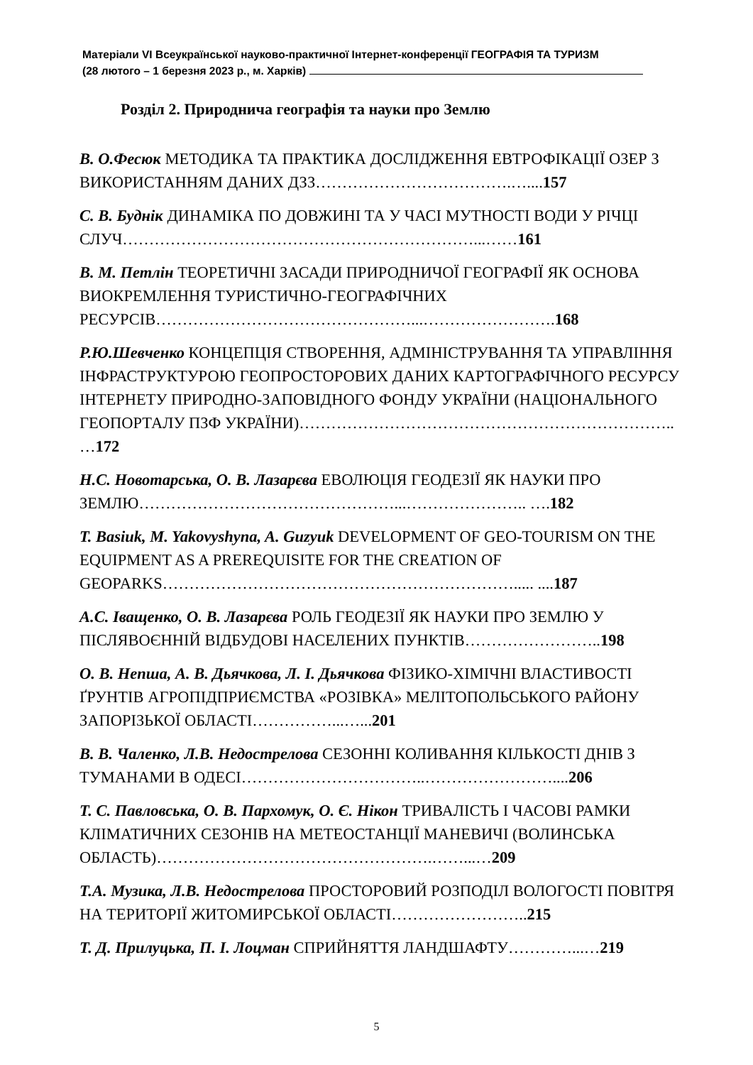Матеріали VI Всеукраїнської науково-практичної Інтернет-конференції ГЕОГРАФІЯ ТА ТУРИЗМ
(28 лютого – 1 березня 2023 р., м. Харків)
Розділ 2. Природнича географія та науки про Землю
В. О.Фесюк МЕТОДИКА ТА ПРАКТИКА ДОСЛІДЖЕННЯ ЕВТРОФІКАЦІЇ ОЗЕР З ВИКОРИСТАННЯМ ДАНИХ ДЗЗ……………………………….…....157
С. В. Буднік ДИНАМІКА ПО ДОВЖИНІ ТА У ЧАСІ МУТНОСТІ ВОДИ У РІЧЦІ СЛУЧ…………………………………………………………...……161
В. М. Петлін ТЕОРЕТИЧНІ ЗАСАДИ ПРИРОДНИЧОЇ ГЕОГРАФІЇ ЯК ОСНОВА ВИОКРЕМЛЕННЯ ТУРИСТИЧНО-ГЕОГРАФІЧНИХ РЕСУРСІВ…………………………………………...…………………….168
Р.Ю.Шевченко КОНЦЕПЦІЯ СТВОРЕННЯ, АДМІНІСТРУВАННЯ ТА УПРАВЛІННЯ ІНФРАСТРУКТУРОЮ ГЕОПРОСТОРОВИХ ДАНИХ КАРТОГРАФІЧНОГО РЕСУРСУ ІНТЕРНЕТУ ПРИРОДНО-ЗАПОВІДНОГО ФОНДУ УКРАЇНИ (НАЦІОНАЛЬНОГО ГЕОПОРТАЛУ ПЗФ УКРАЇНИ)…………………………………………………………….. …172
Н.С. Новотарська, О. В. Лазарєва ЕВОЛЮЦІЯ ГЕОДЕЗІЇ ЯК НАУКИ ПРО ЗЕМЛЮ…………………………………………...………………….. ….182
T. Basiuk, M. Yakovyshyna, A. Guzyuk DEVELOPMENT OF GEO-TOURISM ON THE EQUIPMENT AS A PREREQUISITE FOR THE CREATION OF GEOPARKS…………………………………………………………..... ....187
А.С. Іващенко, О. В. Лазарєва РОЛЬ ГЕОДЕЗІЇ ЯК НАУКИ ПРО ЗЕМЛЮ У ПІСЛЯВОЄННІЙ ВІДБУДОВІ НАСЕЛЕНИХ ПУНКТІВ……………………..198
О. В. Непша, А. В. Дьячкова, Л. І. Дьячкова ФІЗИКО-ХІМІЧНІ ВЛАСТИВОСТІ ҐРУНТІВ АГРОПІДПРИЄМСТВА «РОЗІВКА» МЕЛІТОПОЛЬСЬКОГО РАЙОНУ ЗАПОРІЗЬКОЇ ОБЛАСТІ……………...…...201
В. В. Чаленко, Л.В. Недострелова СЕЗОННІ КОЛИВАННЯ КІЛЬКОСТІ ДНІВ З ТУМАНАМИ В ОДЕСІ……………………………..……………………....206
Т. С. Павловська, О. В. Пархомук, О. Є. Нікон ТРИВАЛІСТЬ І ЧАСОВІ РАМКИ КЛІМАТИЧНИХ СЕЗОНІВ НА МЕТЕОСТАНЦІЇ МАНЕВИЧІ (ВОЛИНСЬКА ОБЛАСТЬ)…………………………………………….……...…209
Т.А. Музика, Л.В. Недострелова ПРОСТОРОВИЙ РОЗПОДІЛ ВОЛОГОСТІ ПОВІТРЯ НА ТЕРИТОРІЇ ЖИТОМИРСЬКОЇ ОБЛАСТІ……………………..215
Т. Д. Прилуцька, П. І. Лоцман СПРИЙНЯТТЯ ЛАНДШАФТУ…………...…219
5